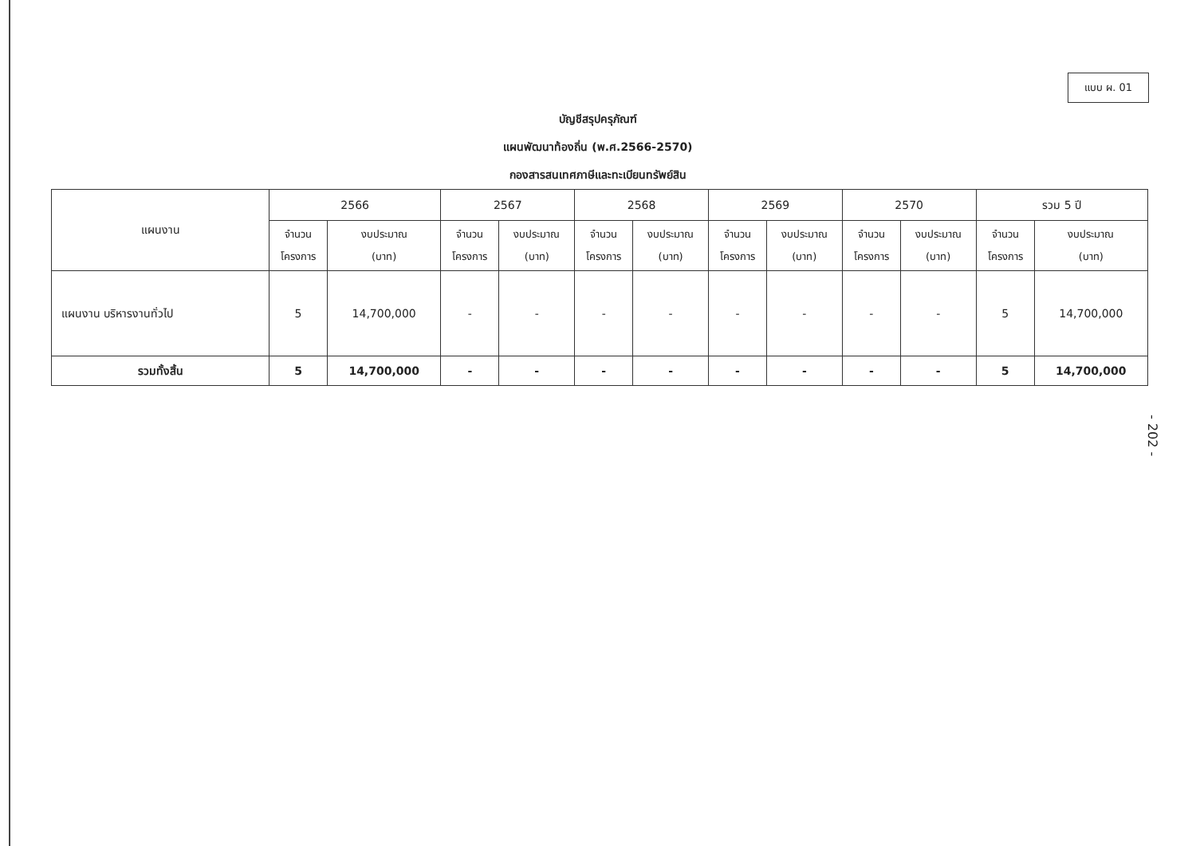แบบ ผ. 01
บัญชีสรุปครุภัณฑ์
แผนพัฒนาท้องถิ่น (พ.ศ.2566-2570)
กองสารสนเทศภาษีและทะเบียนทรัพย์สิน
| แผนงาน | 2566 | | 2567 | | 2568 | | 2569 | | 2570 | | รวม 5 ปี | |
| --- | --- | --- | --- | --- | --- | --- | --- | --- | --- | --- | --- | --- |
| | จำนวน โครงการ | งบประมาณ (บาท) | จำนวน โครงการ | งบประมาณ (บาท) | จำนวน โครงการ | งบประมาณ (บาท) | จำนวน โครงการ | งบประมาณ (บาท) | จำนวน โครงการ | งบประมาณ (บาท) | จำนวน โครงการ | งบประมาณ (บาท) |
| แผนงาน บริหารงานทั่วไป | 5 | 14,700,000 | - | - | - | - | - | - | - | - | 5 | 14,700,000 |
| รวมทั้งสิ้น | 5 | 14,700,000 | - | - | - | - | - | - | - | - | 5 | 14,700,000 |
- 202 -